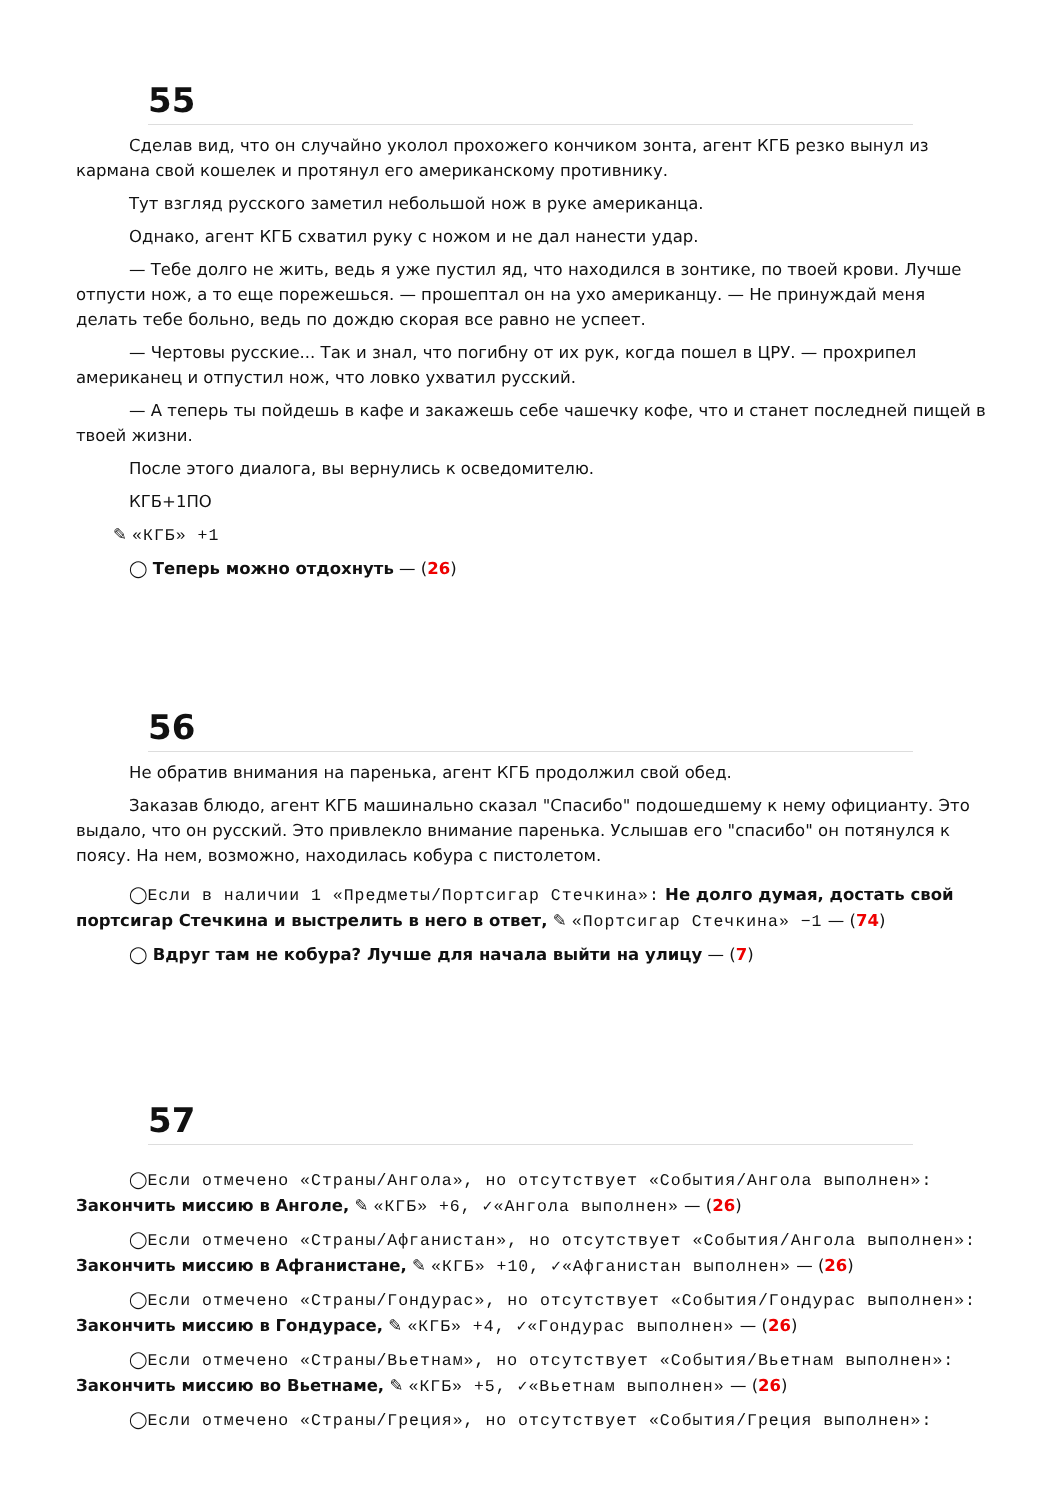55
Сделав вид, что он случайно уколол прохожего кончиком зонта, агент КГБ резко вынул из кармана свой кошелек и протянул его американскому противнику.
Тут взгляд русского заметил небольшой нож в руке американца.
Однако, агент КГБ схватил руку с ножом и не дал нанести удар.
— Тебе долго не жить, ведь я уже пустил яд, что находился в зонтике, по твоей крови. Лучше отпусти нож, а то еще порежешься. — прошептал он на ухо американцу. — Не принуждай меня делать тебе больно, ведь по дождю скорая все равно не успеет.
— Чертовы русские... Так и знал, что погибну от их рук, когда пошел в ЦРУ. — прохрипел американец и отпустил нож, что ловко ухватил русский.
— А теперь ты пойдешь в кафе и закажешь себе чашечку кофе, что и станет последней пищей в твоей жизни.
После этого диалога, вы вернулись к осведомителю.
КГБ+1ПО
✎ «КГБ» +1
◯ Теперь можно отдохнуть — (26)
56
Не обратив внимания на паренька, агент КГБ продолжил свой обед.
Заказав блюдо, агент КГБ машинально сказал "Спасибо" подошедшему к нему официанту. Это выдало, что он русский. Это привлекло внимание паренька. Услышав его "спасибо" он потянулся к поясу. На нем, возможно, находилась кобура с пистолетом.
◯Если в наличии 1 «Предметы/Портсигар Стечкина»: Не долго думая, достать свой портсигар Стечкина и выстрелить в него в ответ, ✎ «Портсигар Стечкина» −1 — (74)
◯ Вдруг там не кобура? Лучше для начала выйти на улицу — (7)
57
◯Если отмечено «Страны/Ангола», но отсутствует «События/Ангола выполнен»: Закончить миссию в Анголе, ✎ «КГБ» +6, ✓«Ангола выполнен» — (26)
◯Если отмечено «Страны/Афганистан», но отсутствует «События/Ангола выполнен»: Закончить миссию в Афганистане, ✎ «КГБ» +10, ✓«Афганистан выполнен» — (26)
◯Если отмечено «Страны/Гондурас», но отсутствует «События/Гондурас выполнен»: Закончить миссию в Гондурасе, ✎ «КГБ» +4, ✓«Гондурас выполнен» — (26)
◯Если отмечено «Страны/Вьетнам», но отсутствует «События/Вьетнам выполнен»: Закончить миссию во Вьетнаме, ✎ «КГБ» +5, ✓«Вьетнам выполнен» — (26)
◯Если отмечено «Страны/Греция», но отсутствует «События/Греция выполнен»: